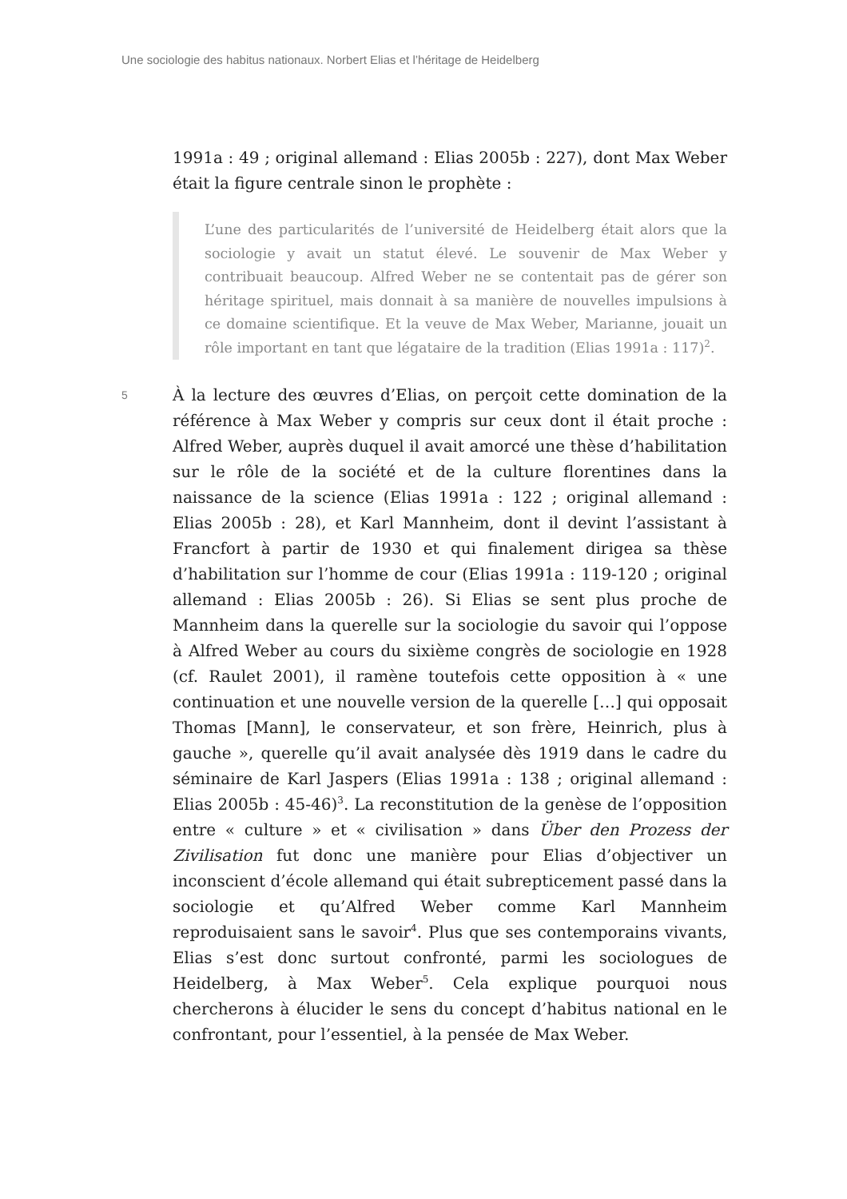Une sociologie des habitus nationaux. Norbert Elias et l’héritage de Heidelberg
1991a : 49 ; original allemand : Elias 2005b : 227), dont Max Weber était la figure centrale sinon le prophète :
L’une des particularités de l’université de Heidelberg était alors que la sociologie y avait un statut élevé. Le souvenir de Max Weber y contribuait beaucoup. Alfred Weber ne se contentait pas de gérer son héritage spirituel, mais donnait à sa manière de nouvelles impulsions à ce domaine scientifique. Et la veuve de Max Weber, Marianne, jouait un rôle important en tant que légataire de la tradition (Elias 1991a : 117)<sup>2</sup>.
5
À la lecture des œuvres d’Elias, on perçoit cette domination de la référence à Max Weber y compris sur ceux dont il était proche : Alfred Weber, auprès duquel il avait amorcé une thèse d’habilitation sur le rôle de la société et de la culture florentines dans la naissance de la science (Elias 1991a : 122 ; original allemand : Elias 2005b : 28), et Karl Mannheim, dont il devint l’assistant à Francfort à partir de 1930 et qui finalement dirigea sa thèse d’habilitation sur l’homme de cour (Elias 1991a : 119-120 ; original allemand : Elias 2005b : 26). Si Elias se sent plus proche de Mannheim dans la querelle sur la sociologie du savoir qui l’oppose à Alfred Weber au cours du sixième congrès de sociologie en 1928 (cf. Raulet 2001), il ramène toutefois cette opposition à « une continuation et une nouvelle version de la querelle […] qui opposait Thomas [Mann], le conservateur, et son frère, Heinrich, plus à gauche », querelle qu’il avait analysée dès 1919 dans le cadre du séminaire de Karl Jaspers (Elias 1991a : 138 ; original allemand : Elias 2005b : 45-46)<sup>3</sup>. La reconstitution de la genèse de l’opposition entre « culture » et « civilisation » dans Über den Prozess der Zivilisation fut donc une manière pour Elias d’objectiver un inconscient d’école allemand qui était subrepticement passé dans la sociologie et qu’Alfred Weber comme Karl Mannheim reproduisaient sans le savoir<sup>4</sup>. Plus que ses contemporains vivants, Elias s’est donc surtout confronté, parmi les sociologues de Heidelberg, à Max Weber<sup>5</sup>. Cela explique pourquoi nous chercherons à élucider le sens du concept d’habitus national en le confrontant, pour l’essentiel, à la pensée de Max Weber.